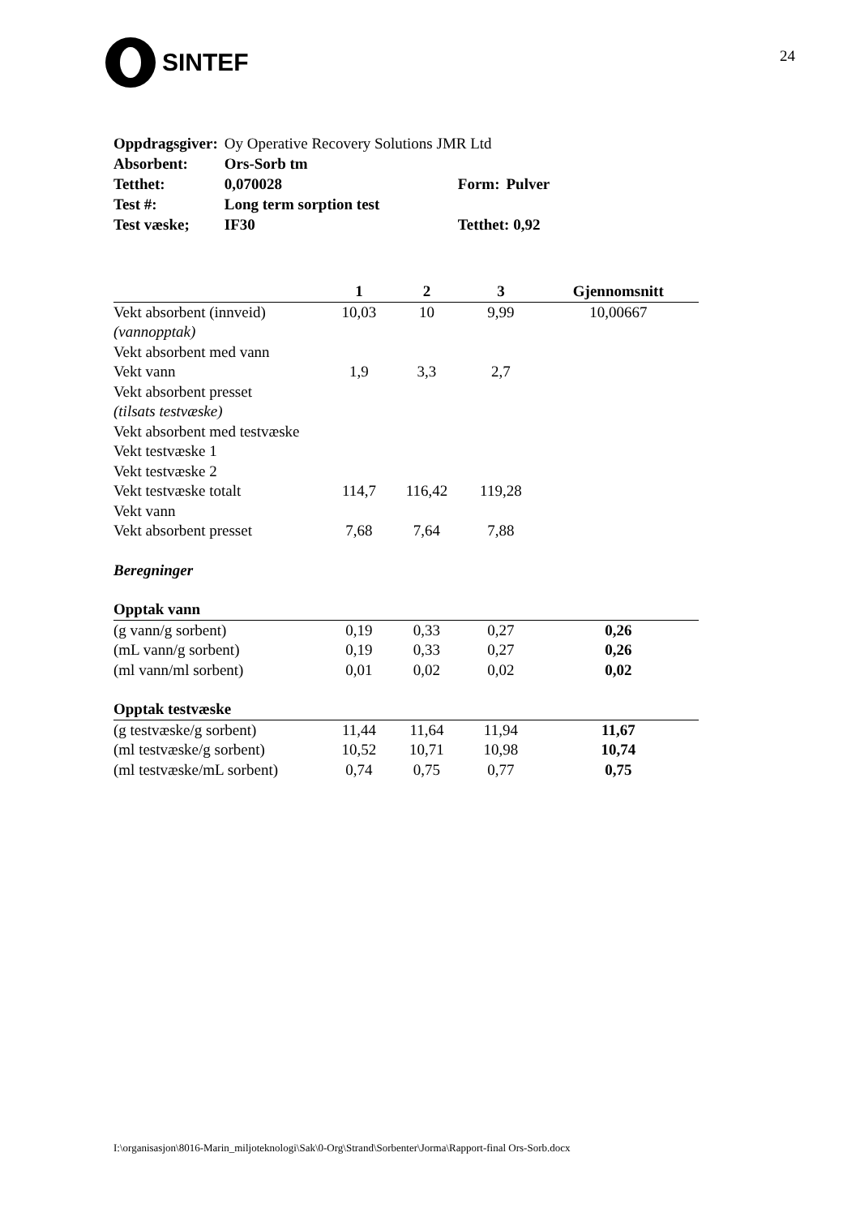SINTEF
24
| Oppdragsgiver: | Oy Operative Recovery Solutions JMR Ltd | | |
| Absorbent: | Ors-Sorb tm | | |
| Tetthet: | 0,070028 | Form: | Pulver |
| Test #: | Long term sorption test | | |
| Test væske; | IF30 | Tetthet: 0,92 | |
| | 1 | 2 | 3 | Gjennomsnitt |
| --- | --- | --- | --- | --- |
| Vekt absorbent (innveid) | 10,03 | 10 | 9,99 | 10,00667 |
| (vannopptak) | | | | |
| Vekt absorbent med vann | | | | |
| Vekt vann | 1,9 | 3,3 | 2,7 | |
| Vekt absorbent presset | | | | |
| (tilsats testvæske) | | | | |
| Vekt absorbent med testvæske | | | | |
| Vekt testvæske 1 | | | | |
| Vekt testvæske 2 | | | | |
| Vekt testvæske totalt | 114,7 | 116,42 | 119,28 | |
| Vekt vann | | | | |
| Vekt absorbent presset | 7,68 | 7,64 | 7,88 | |
| Beregninger | | | | |
| Opptak vann | | | | |
| (g vann/g sorbent) | 0,19 | 0,33 | 0,27 | 0,26 |
| (mL vann/g sorbent) | 0,19 | 0,33 | 0,27 | 0,26 |
| (ml vann/ml sorbent) | 0,01 | 0,02 | 0,02 | 0,02 |
| Opptak testvæske | | | | |
| (g testvæske/g sorbent) | 11,44 | 11,64 | 11,94 | 11,67 |
| (ml testvæske/g sorbent) | 10,52 | 10,71 | 10,98 | 10,74 |
| (ml testvæske/mL sorbent) | 0,74 | 0,75 | 0,77 | 0,75 |
I:\organisasjon\8016-Marin_miljoteknologi\Sak\0-Org\Strand\Sorbenter\Jorma\Rapport-final Ors-Sorb.docx